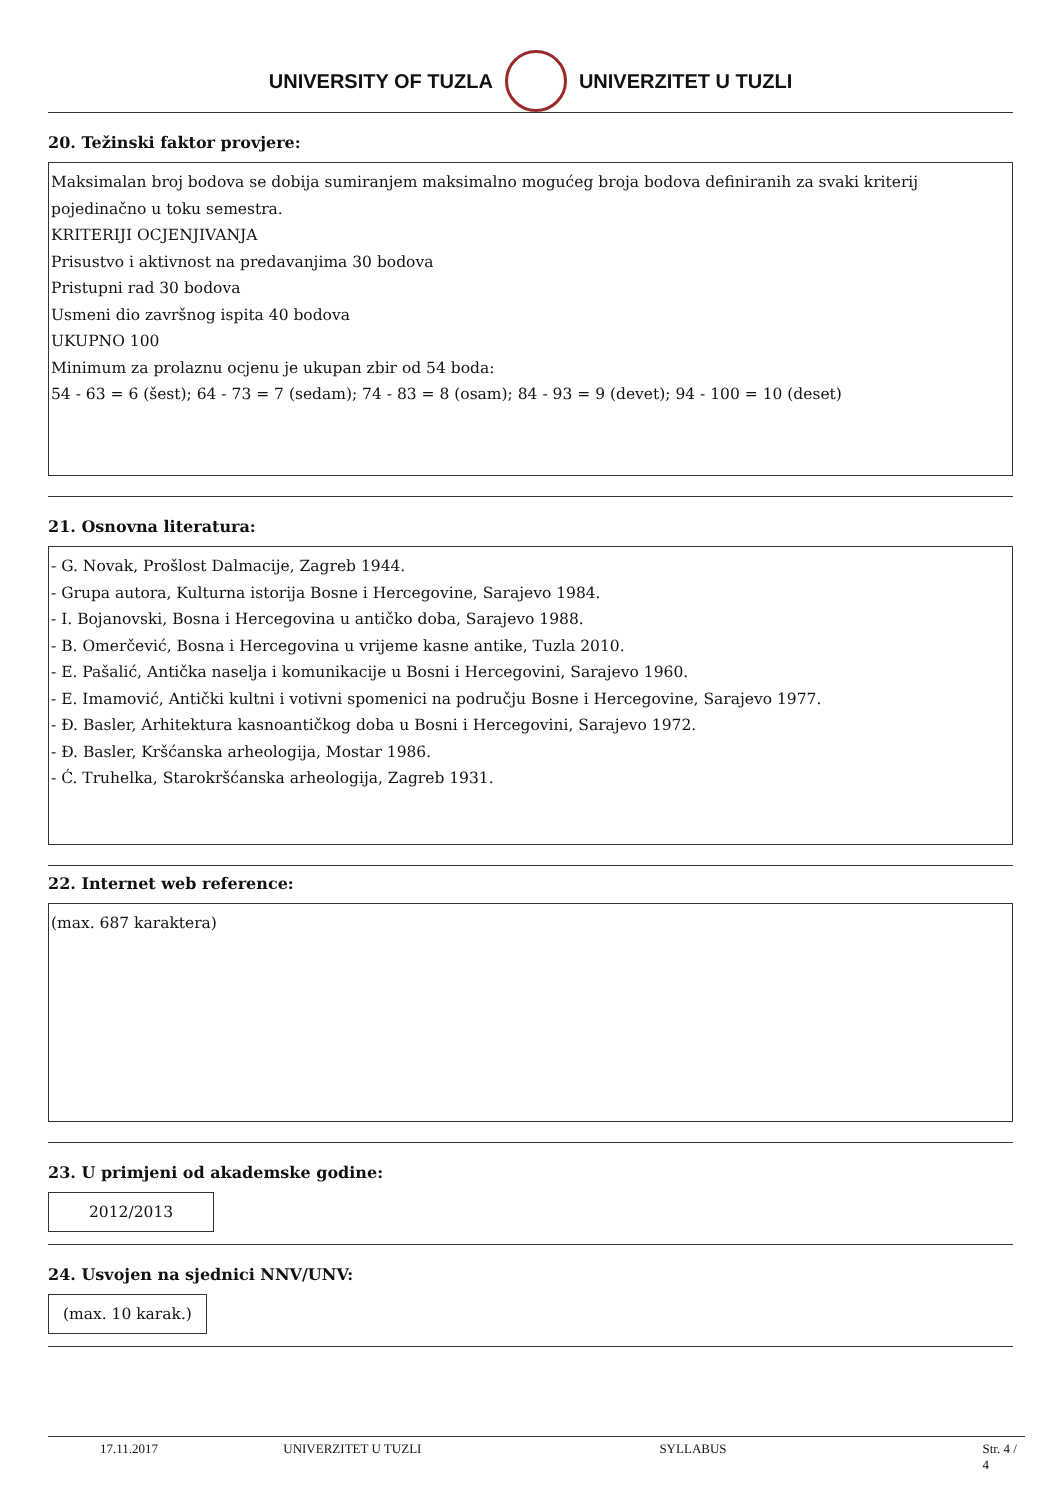UNIVERSITY OF TUZLA UNIVERZITET U TUZLI
20. Težinski faktor provjere:
Maksimalan broj bodova se dobija sumiranjem maksimalno mogućeg broja bodova definiranih za svaki kriterij pojedinačno u toku semestra.
KRITERIJI OCJENJIVANJA
Prisustvo i aktivnost na predavanjima 30 bodova
Pristupni rad 30 bodova
Usmeni dio završnog ispita 40 bodova
UKUPNO 100
Minimum za prolaznu ocjenu je ukupan zbir od 54 boda:
54 - 63 = 6 (šest); 64 - 73 = 7 (sedam); 74 - 83 = 8 (osam); 84 - 93 = 9 (devet); 94 - 100 = 10 (deset)
21. Osnovna literatura:
- G. Novak, Prošlost Dalmacije, Zagreb 1944.
- Grupa autora, Kulturna istorija Bosne i Hercegovine, Sarajevo 1984.
- I. Bojanovski, Bosna i Hercegovina u antičko doba, Sarajevo 1988.
- B. Omerčević, Bosna i Hercegovina u vrijeme kasne antike, Tuzla 2010.
- E. Pašalić, Antička naselja i komunikacije u Bosni i Hercegovini, Sarajevo 1960.
- E. Imamović, Antički kultni i votivni spomenici na području Bosne i Hercegovine, Sarajevo 1977.
- Đ. Basler, Arhitektura kasnoantičkog doba u Bosni i Hercegovini, Sarajevo 1972.
- Đ. Basler, Kršćanska arheologija, Mostar 1986.
- Ć. Truhelka, Starokršćanska arheologija, Zagreb 1931.
22. Internet web reference:
(max. 687 karaktera)
23. U primjeni od akademske godine:
2012/2013
24. Usvojen na sjednici NNV/UNV:
(max. 10 karak.)
17.11.2017 UNIVERZITET U TUZLI SYLLABUS Str. 4 / 4